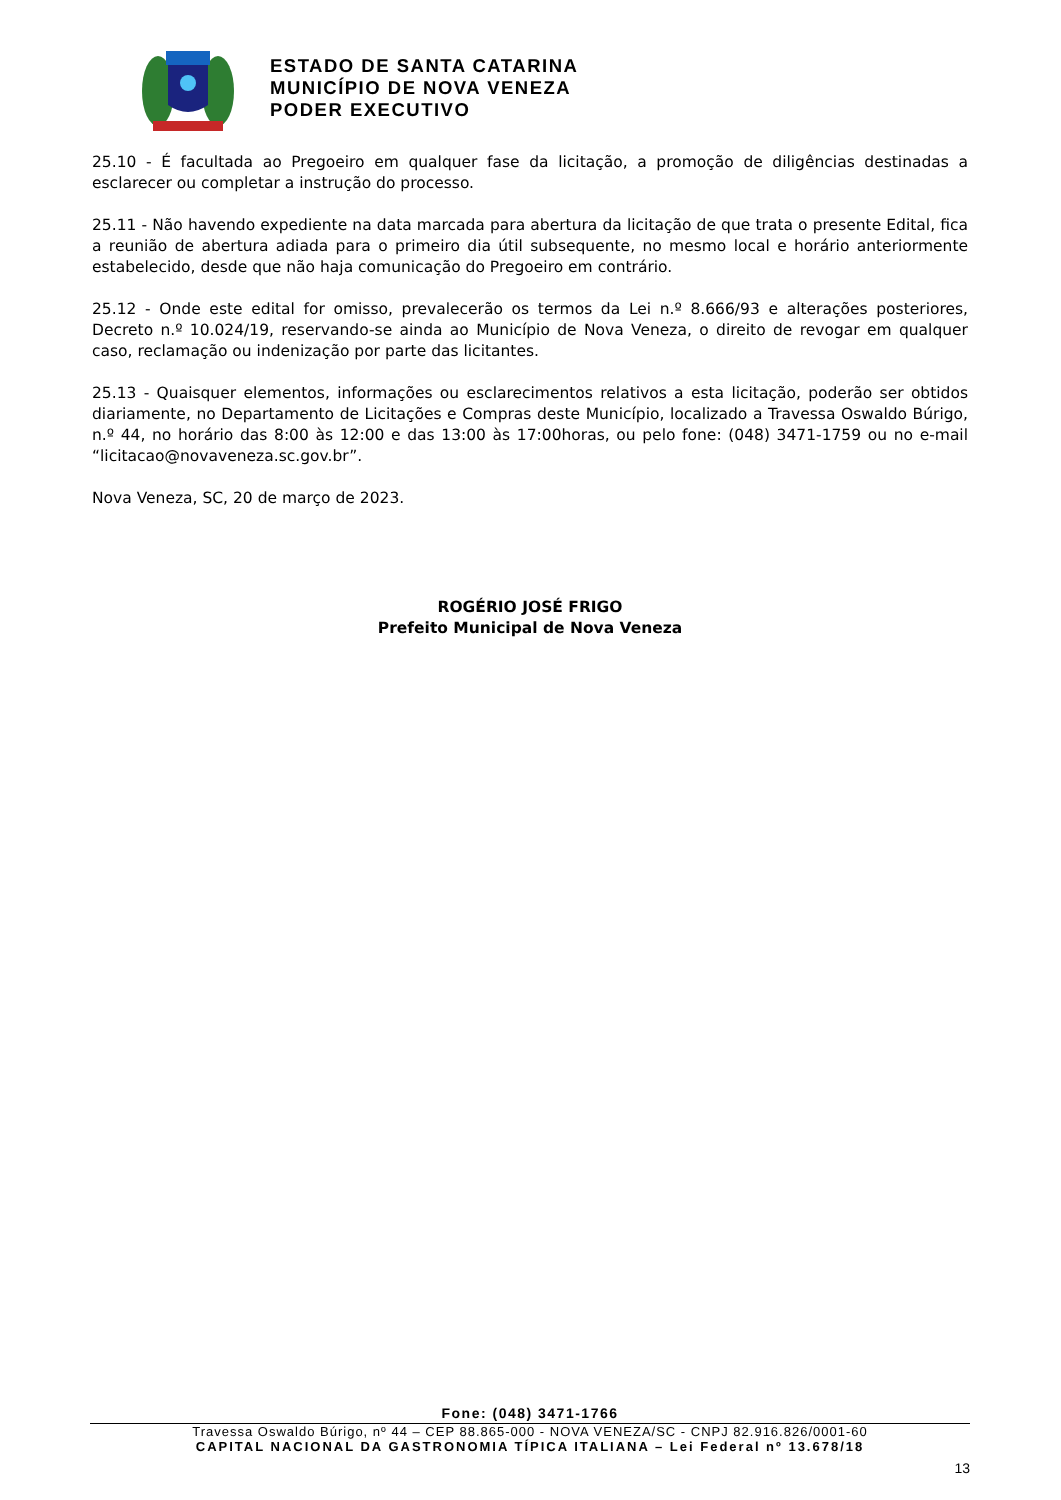ESTADO DE SANTA CATARINA
MUNICÍPIO DE NOVA VENEZA
PODER EXECUTIVO
25.10 - É facultada ao Pregoeiro em qualquer fase da licitação, a promoção de diligências destinadas a esclarecer ou completar a instrução do processo.
25.11 - Não havendo expediente na data marcada para abertura da licitação de que trata o presente Edital, fica a reunião de abertura adiada para o primeiro dia útil subsequente, no mesmo local e horário anteriormente estabelecido, desde que não haja comunicação do Pregoeiro em contrário.
25.12 - Onde este edital for omisso, prevalecerão os termos da Lei n.º 8.666/93 e alterações posteriores, Decreto n.º 10.024/19, reservando-se ainda ao Município de Nova Veneza, o direito de revogar em qualquer caso, reclamação ou indenização por parte das licitantes.
25.13 - Quaisquer elementos, informações ou esclarecimentos relativos a esta licitação, poderão ser obtidos diariamente, no Departamento de Licitações e Compras deste Município, localizado a Travessa Oswaldo Búrigo, n.º 44, no horário das 8:00 às 12:00 e das 13:00 às 17:00horas, ou pelo fone: (048) 3471-1759 ou no e-mail “licitacao@novaveneza.sc.gov.br”.
Nova Veneza, SC, 20 de março de 2023.
ROGÉRIO JOSÉ FRIGO
Prefeito Municipal de Nova Veneza
Fone: (048) 3471-1766
Travessa Oswaldo Búrigo, nº 44 – CEP 88.865-000 - NOVA VENEZA/SC - CNPJ 82.916.826/0001-60
CAPITAL NACIONAL DA GASTRONOMIA TÍPICA ITALIANA – Lei Federal nº 13.678/18
13